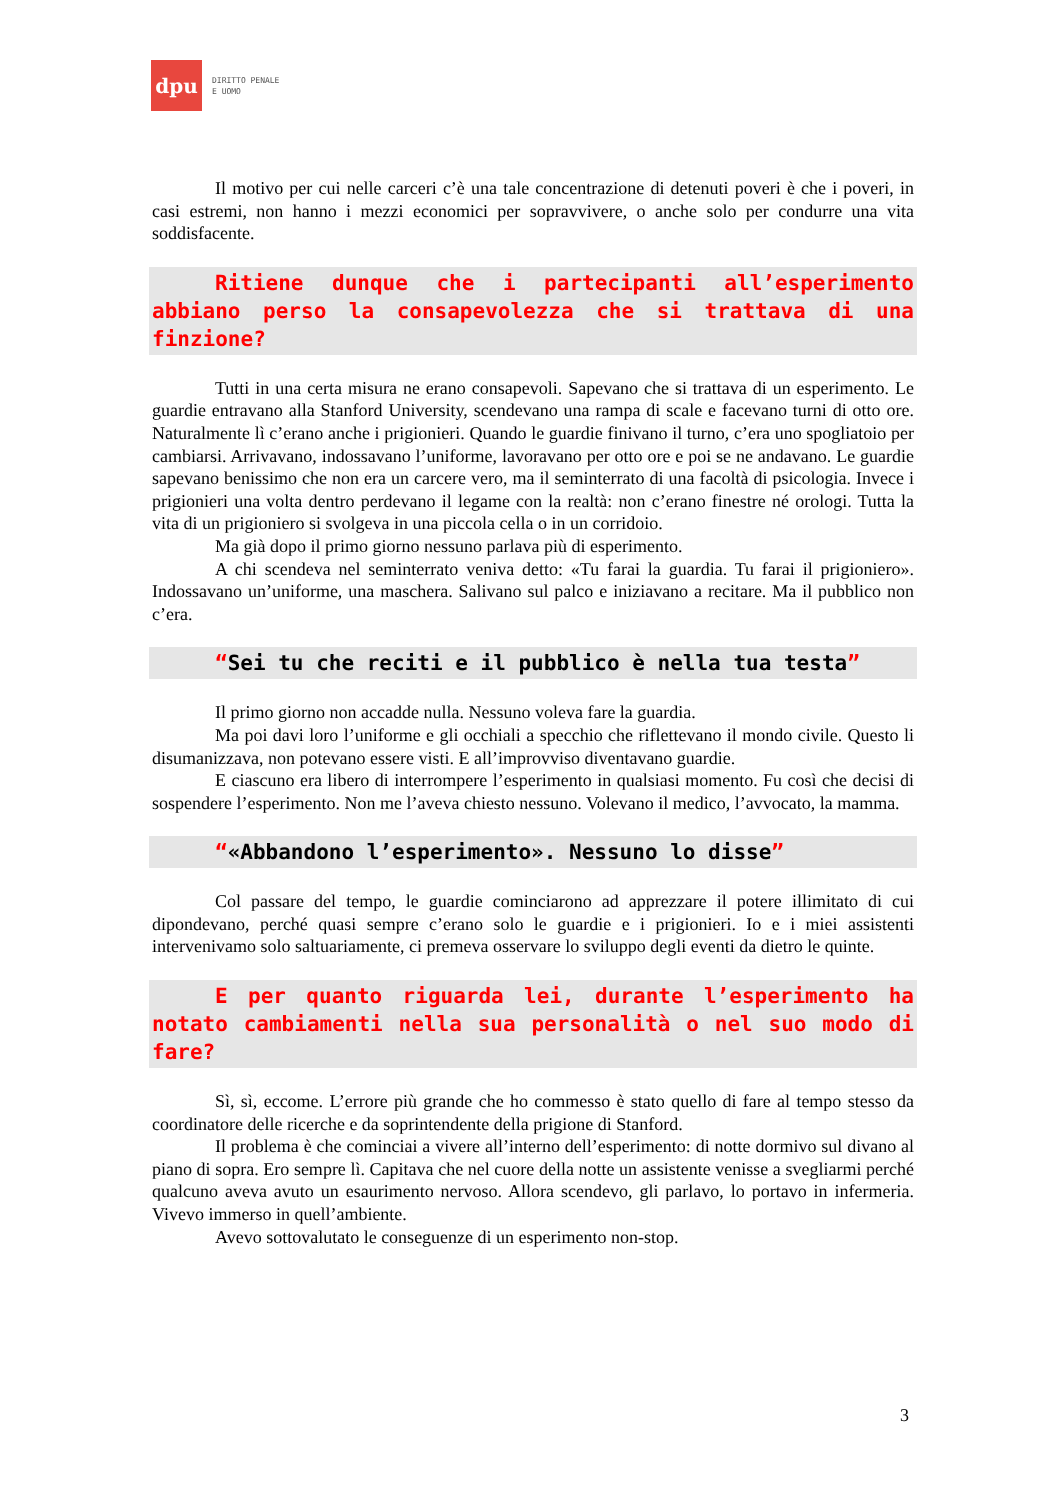dpu
DIRITTO PENALE
E UOMO
Il motivo per cui nelle carceri c’è una tale concentrazione di detenuti poveri è che i poveri, in casi estremi, non hanno i mezzi economici per sopravvivere, o anche solo per condurre una vita soddisfacente.
Ritiene dunque che i partecipanti all’esperimento abbiano perso la consapevolezza che si trattava di una finzione?
Tutti in una certa misura ne erano consapevoli. Sapevano che si trattava di un esperimento. Le guardie entravano alla Stanford University, scendevano una rampa di scale e facevano turni di otto ore. Naturalmente lì c’erano anche i prigionieri. Quando le guardie finivano il turno, c’era uno spogliatoio per cambiarsi. Arrivavano, indossavano l’uniforme, lavoravano per otto ore e poi se ne andavano. Le guardie sapevano benissimo che non era un carcere vero, ma il seminterrato di una facoltà di psicologia. Invece i prigionieri una volta dentro perdevano il legame con la realtà: non c’erano finestre né orologi. Tutta la vita di un prigioniero si svolgeva in una piccola cella o in un corridoio.
Ma già dopo il primo giorno nessuno parlava più di esperimento.
A chi scendeva nel seminterrato veniva detto: «Tu farai la guardia. Tu farai il prigioniero». Indossavano un’uniforme, una maschera. Salivano sul palco e iniziavano a recitare. Ma il pubblico non c’era.
“Sei tu che reciti e il pubblico è nella tua testa”
Il primo giorno non accadde nulla. Nessuno voleva fare la guardia.
Ma poi davi loro l’uniforme e gli occhiali a specchio che riflettevano il mondo civile. Questo li disumanizzava, non potevano essere visti. E all’improvviso diventavano guardie.
E ciascuno era libero di interrompere l’esperimento in qualsiasi momento. Fu così che decisi di sospendere l’esperimento. Non me l’aveva chiesto nessuno. Volevano il medico, l’avvocato, la mamma.
“«Abbandono l’esperimento». Nessuno lo disse”
Col passare del tempo, le guardie cominciarono ad apprezzare il potere illimitato di cui dipondevano, perché quasi sempre c’erano solo le guardie e i prigionieri. Io e i miei assistenti intervenivamo solo saltuariamente, ci premeva osservare lo sviluppo degli eventi da dietro le quinte.
E per quanto riguarda lei, durante l’esperimento ha notato cambiamenti nella sua personalità o nel suo modo di fare?
Sì, sì, eccome. L’errore più grande che ho commesso è stato quello di fare al tempo stesso da coordinatore delle ricerche e da soprintendente della prigione di Stanford.
Il problema è che cominciai a vivere all’interno dell’esperimento: di notte dormivo sul divano al piano di sopra. Ero sempre lì. Capitava che nel cuore della notte un assistente venisse a svegliarmi perché qualcuno aveva avuto un esaurimento nervoso. Allora scendevo, gli parlavo, lo portavo in infermeria. Vivevo immerso in quell’ambiente.
Avevo sottovalutato le conseguenze di un esperimento non-stop.
3